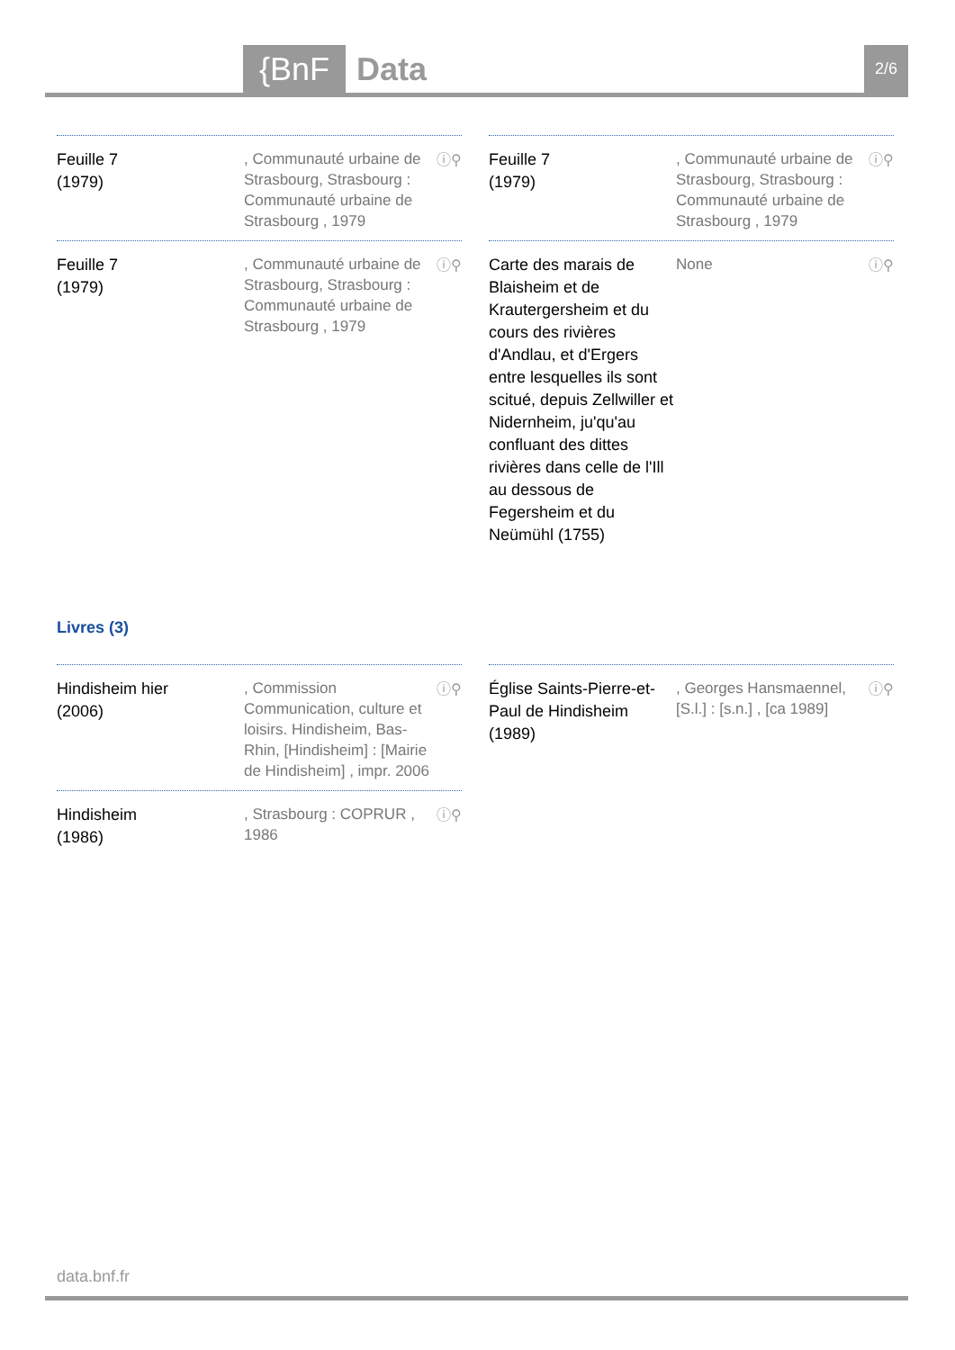{BnF Data 2/6
Feuille 7
(1979)
, Communauté urbaine de Strasbourg, Strasbourg : Communauté urbaine de Strasbourg , 1979
ⓘ⚲
Feuille 7
(1979)
, Communauté urbaine de Strasbourg, Strasbourg : Communauté urbaine de Strasbourg , 1979
ⓘ⚲
Feuille 7
(1979)
, Communauté urbaine de Strasbourg, Strasbourg : Communauté urbaine de Strasbourg , 1979
ⓘ⚲
Carte des marais de Blaisheim et de Krautergersheim et du cours des rivières d'Andlau, et d'Ergers entre lesquelles ils sont scitué, depuis Zellwiller et Nidernheim, ju'qu'au confluant des dittes rivières dans celle de l'Ill au dessous de Fegersheim et du Neümühl (1755)
None
ⓘ⚲
Livres (3)
Hindisheim hier
(2006)
, Commission Communication, culture et loisirs. Hindisheim, Bas-Rhin, [Hindisheim] : [Mairie de Hindisheim] , impr. 2006
ⓘ⚲
Hindisheim
(1986)
, Strasbourg : COPRUR , 1986
ⓘ⚲
Église Saints-Pierre-et-Paul de Hindisheim
(1989)
, Georges Hansmaennel, [S.l.] : [s.n.] , [ca 1989]
ⓘ⚲
data.bnf.fr